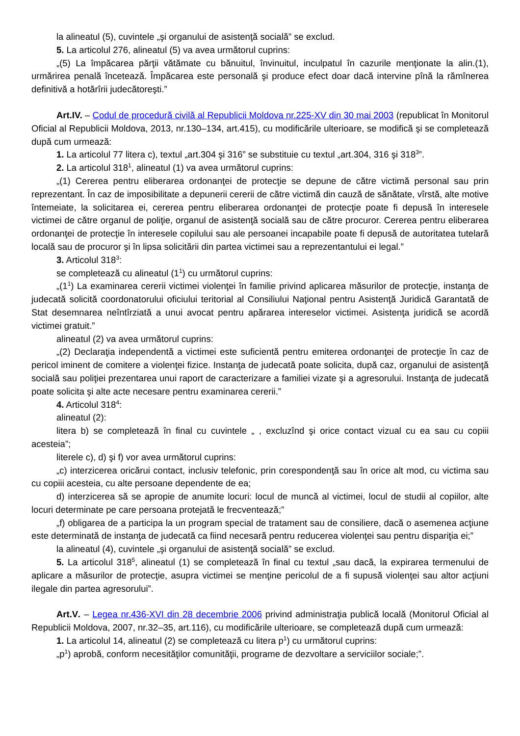la alineatul (5), cuvintele „şi organului de asistenţă socială” se exclud.
5. La articolul 276, alineatul (5) va avea următorul cuprins:
„(5) La împăcarea părţii vătămate cu bănuitul, învinuitul, inculpatul în cazurile menţionate la alin.(1), urmărirea penală încetează. Împăcarea este personală şi produce efect doar dacă intervine pînă la rămînerea definitivă a hotărîrii judecătoreşti.”
Art.IV. – Codul de procedură civilă al Republicii Moldova nr.225-XV din 30 mai 2003 (republicat în Monitorul Oficial al Republicii Moldova, 2013, nr.130–134, art.415), cu modificările ulterioare, se modifică şi se completează după cum urmează:
1. La articolul 77 litera c), textul „art.304 şi 316” se substituie cu textul „art.304, 316 şi 318<sup>3</sup>”.
2. La articolul 318<sup>1</sup>, alineatul (1) va avea următorul cuprins:
„(1) Cererea pentru eliberarea ordonanţei de protecţie se depune de către victimă personal sau prin reprezentant. În caz de imposibilitate a depunerii cererii de către victimă din cauză de sănătate, vîrstă, alte motive întemeiate, la solicitarea ei, cererea pentru eliberarea ordonanţei de protecţie poate fi depusă în interesele victimei de către organul de poliţie, organul de asistenţă socială sau de către procuror. Cererea pentru eliberarea ordonanţei de protecţie în interesele copilului sau ale persoanei incapabile poate fi depusă de autoritatea tutelară locală sau de procuror şi în lipsa solicitării din partea victimei sau a reprezentantului ei legal.”
3. Articolul 318<sup>3</sup>:
se completează cu alineatul (1<sup>1</sup>) cu următorul cuprins:
„(1<sup>1</sup>) La examinarea cererii victimei violenţei în familie privind aplicarea măsurilor de protecţie, instanţa de judecată solicită coordonatorului oficiului teritorial al Consiliului Naţional pentru Asistenţă Juridică Garantată de Stat desemnarea neîntîrziată a unui avocat pentru apărarea intereselor victimei. Asistenţa juridică se acordă victimei gratuit.”
alineatul (2) va avea următorul cuprins:
„(2) Declaraţia independentă a victimei este suficientă pentru emiterea ordonanţei de protecţie în caz de pericol iminent de comitere a violenţei fizice. Instanţa de judecată poate solicita, după caz, organului de asistenţă socială sau poliţiei prezentarea unui raport de caracterizare a familiei vizate şi a agresorului. Instanţa de judecată poate solicita şi alte acte necesare pentru examinarea cererii.”
4. Articolul 318<sup>4</sup>:
alineatul (2):
litera b) se completează în final cu cuvintele „ , excluzînd şi orice contact vizual cu ea sau cu copiii acesteia”;
literele c), d) şi f) vor avea următorul cuprins:
„c) interzicerea oricărui contact, inclusiv telefonic, prin corespondenţă sau în orice alt mod, cu victima sau cu copiii acesteia, cu alte persoane dependente de ea;
d) interzicerea să se apropie de anumite locuri: locul de muncă al victimei, locul de studii al copiilor, alte locuri determinate pe care persoana protejată le frecventează;”
„f) obligarea de a participa la un program special de tratament sau de consiliere, dacă o asemenea acţiune este determinată de instanţa de judecată ca fiind necesară pentru reducerea violenţei sau pentru dispariţia ei;”
la alineatul (4), cuvintele „şi organului de asistenţă socială” se exclud.
5. La articolul 318<sup>5</sup>, alineatul (1) se completează în final cu textul „sau dacă, la expirarea termenului de aplicare a măsurilor de protecţie, asupra victimei se menţine pericolul de a fi supusă violenţei sau altor acţiuni ilegale din partea agresorului”.
Art.V. – Legea nr.436-XVI din 28 decembrie 2006 privind administraţia publică locală (Monitorul Oficial al Republicii Moldova, 2007, nr.32–35, art.116), cu modificările ulterioare, se completează după cum urmează:
1. La articolul 14, alineatul (2) se completează cu litera p<sup>1</sup>) cu următorul cuprins:
„p<sup>1</sup>) aprobă, conform necesităţilor comunităţii, programe de dezvoltare a serviciilor sociale;”.